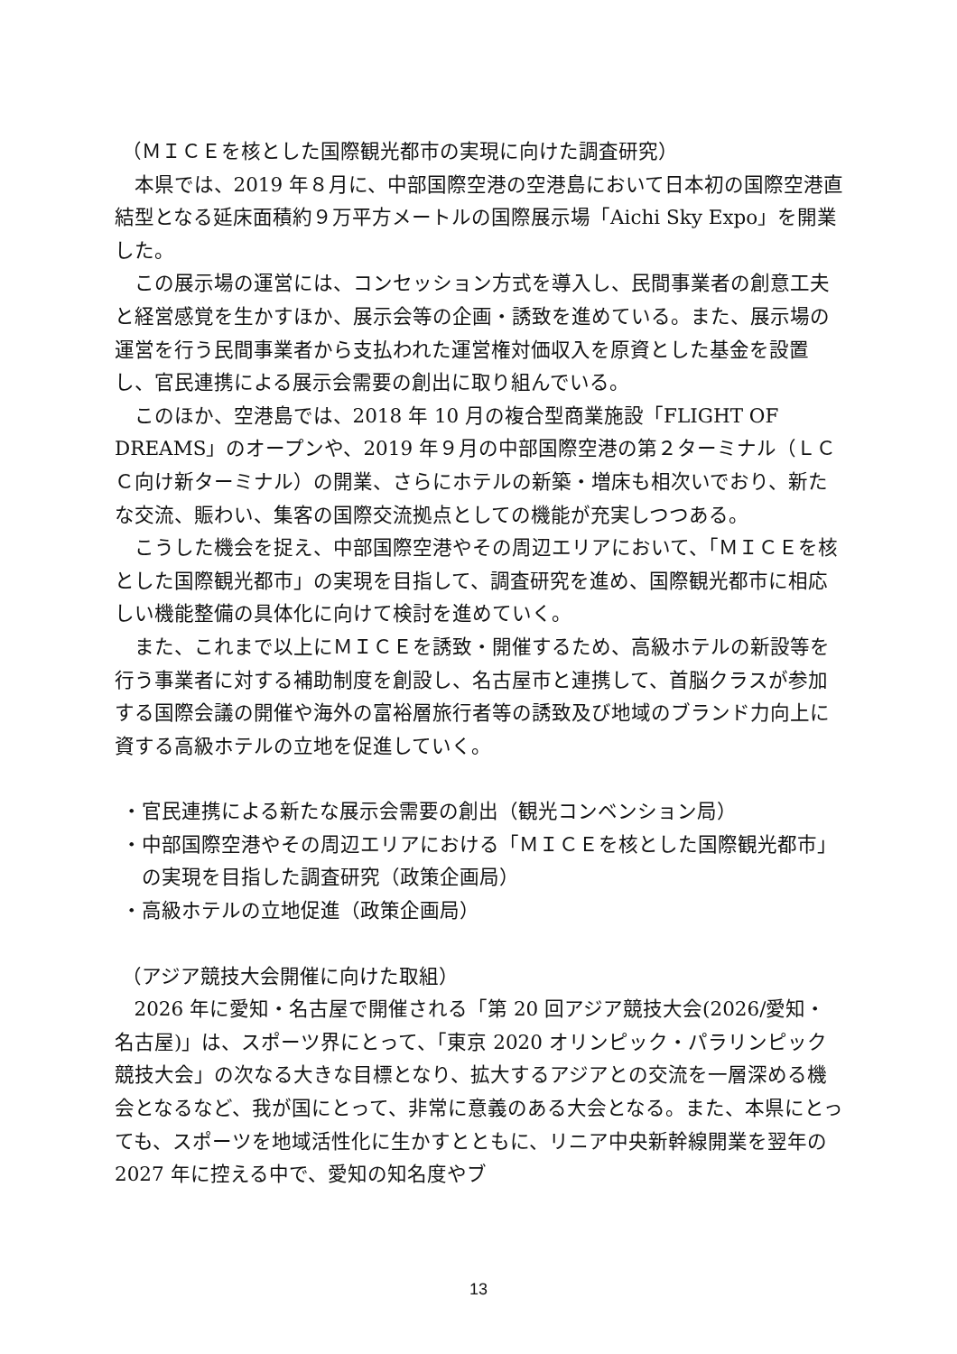（ＭＩＣＥを核とした国際観光都市の実現に向けた調査研究）
本県では、2019 年８月に、中部国際空港の空港島において日本初の国際空港直結型となる延床面積約９万平方メートルの国際展示場「Aichi Sky Expo」を開業した。
この展示場の運営には、コンセッション方式を導入し、民間事業者の創意工夫と経営感覚を生かすほか、展示会等の企画・誘致を進めている。また、展示場の運営を行う民間事業者から支払われた運営権対価収入を原資とした基金を設置し、官民連携による展示会需要の創出に取り組んでいる。
このほか、空港島では、2018 年 10 月の複合型商業施設「FLIGHT OF DREAMS」のオープンや、2019 年９月の中部国際空港の第２ターミナル（ＬＣＣ向け新ターミナル）の開業、さらにホテルの新築・増床も相次いでおり、新たな交流、賑わい、集客の国際交流拠点としての機能が充実しつつある。
こうした機会を捉え、中部国際空港やその周辺エリアにおいて、「ＭＩＣＥを核とした国際観光都市」の実現を目指して、調査研究を進め、国際観光都市に相応しい機能整備の具体化に向けて検討を進めていく。
また、これまで以上にＭＩＣＥを誘致・開催するため、高級ホテルの新設等を行う事業者に対する補助制度を創設し、名古屋市と連携して、首脳クラスが参加する国際会議の開催や海外の富裕層旅行者等の誘致及び地域のブランド力向上に資する高級ホテルの立地を促進していく。
・官民連携による新たな展示会需要の創出（観光コンベンション局）
・中部国際空港やその周辺エリアにおける「ＭＩＣＥを核とした国際観光都市」の実現を目指した調査研究（政策企画局）
・高級ホテルの立地促進（政策企画局）
（アジア競技大会開催に向けた取組）
2026 年に愛知・名古屋で開催される「第 20 回アジア競技大会(2026/愛知・名古屋)」は、スポーツ界にとって、「東京 2020 オリンピック・パラリンピック競技大会」の次なる大きな目標となり、拡大するアジアとの交流を一層深める機会となるなど、我が国にとって、非常に意義のある大会となる。また、本県にとっても、スポーツを地域活性化に生かすとともに、リニア中央新幹線開業を翌年の 2027 年に控える中で、愛知の知名度やブ
13